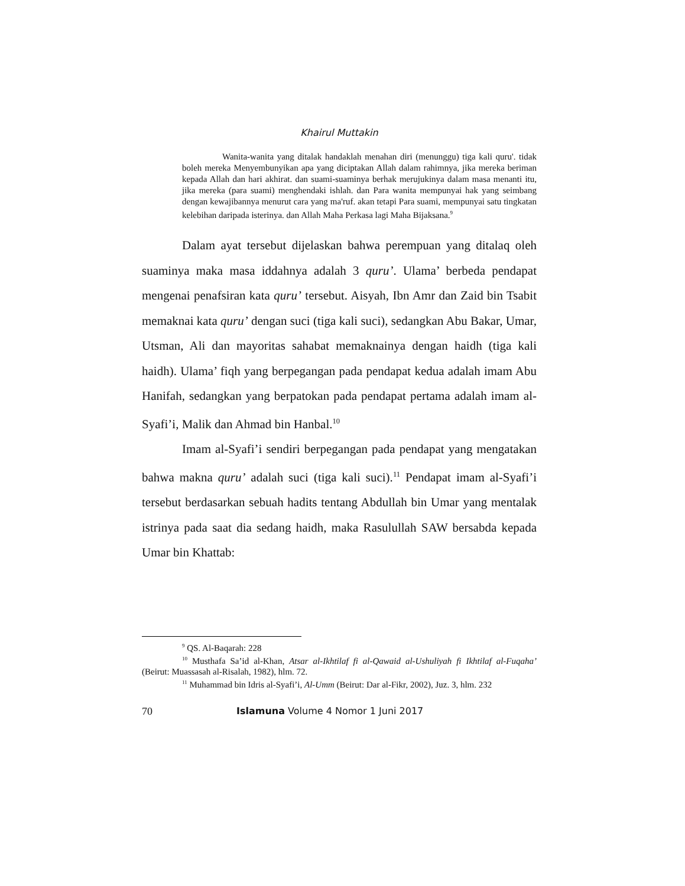Khairul Muttakin
Wanita-wanita yang ditalak handaklah menahan diri (menunggu) tiga kali quru'. tidak boleh mereka Menyembunyikan apa yang diciptakan Allah dalam rahimnya, jika mereka beriman kepada Allah dan hari akhirat. dan suami-suaminya berhak merujukinya dalam masa menanti itu, jika mereka (para suami) menghendaki ishlah. dan Para wanita mempunyai hak yang seimbang dengan kewajibannya menurut cara yang ma'ruf. akan tetapi Para suami, mempunyai satu tingkatan kelebihan daripada isterinya. dan Allah Maha Perkasa lagi Maha Bijaksana.<sup>9</sup>
Dalam ayat tersebut dijelaskan bahwa perempuan yang ditalaq oleh suaminya maka masa iddahnya adalah 3 quru’. Ulama’ berbeda pendapat mengenai penafsiran kata quru’ tersebut. Aisyah, Ibn Amr dan Zaid bin Tsabit memaknai kata quru’ dengan suci (tiga kali suci), sedangkan Abu Bakar, Umar, Utsman, Ali dan mayoritas sahabat memaknainya dengan haidh (tiga kali haidh). Ulama’ fiqh yang berpegangan pada pendapat kedua adalah imam Abu Hanifah, sedangkan yang berpatokan pada pendapat pertama adalah imam al-Syafi’i, Malik dan Ahmad bin Hanbal.<sup>10</sup>
Imam al-Syafi’i sendiri berpegangan pada pendapat yang mengatakan bahwa makna quru’ adalah suci (tiga kali suci).<sup>11</sup> Pendapat imam al-Syafi’i tersebut berdasarkan sebuah hadits tentang Abdullah bin Umar yang mentalak istrinya pada saat dia sedang haidh, maka Rasulullah SAW bersabda kepada Umar bin Khattab:
<sup>9</sup> QS. Al-Baqarah: 228
<sup>10</sup> Musthafa Sa’id al-Khan, Atsar al-Ikhtilaf fi al-Qawaid al-Ushuliyah fi Ikhtilaf al-Fuqaha’ (Beirut: Muassasah al-Risalah, 1982), hlm. 72.
<sup>11</sup> Muhammad bin Idris al-Syafi’i, Al-Umm (Beirut: Dar al-Fikr, 2002), Juz. 3, hlm. 232
70 Islamuna Volume 4 Nomor 1 Juni 2017